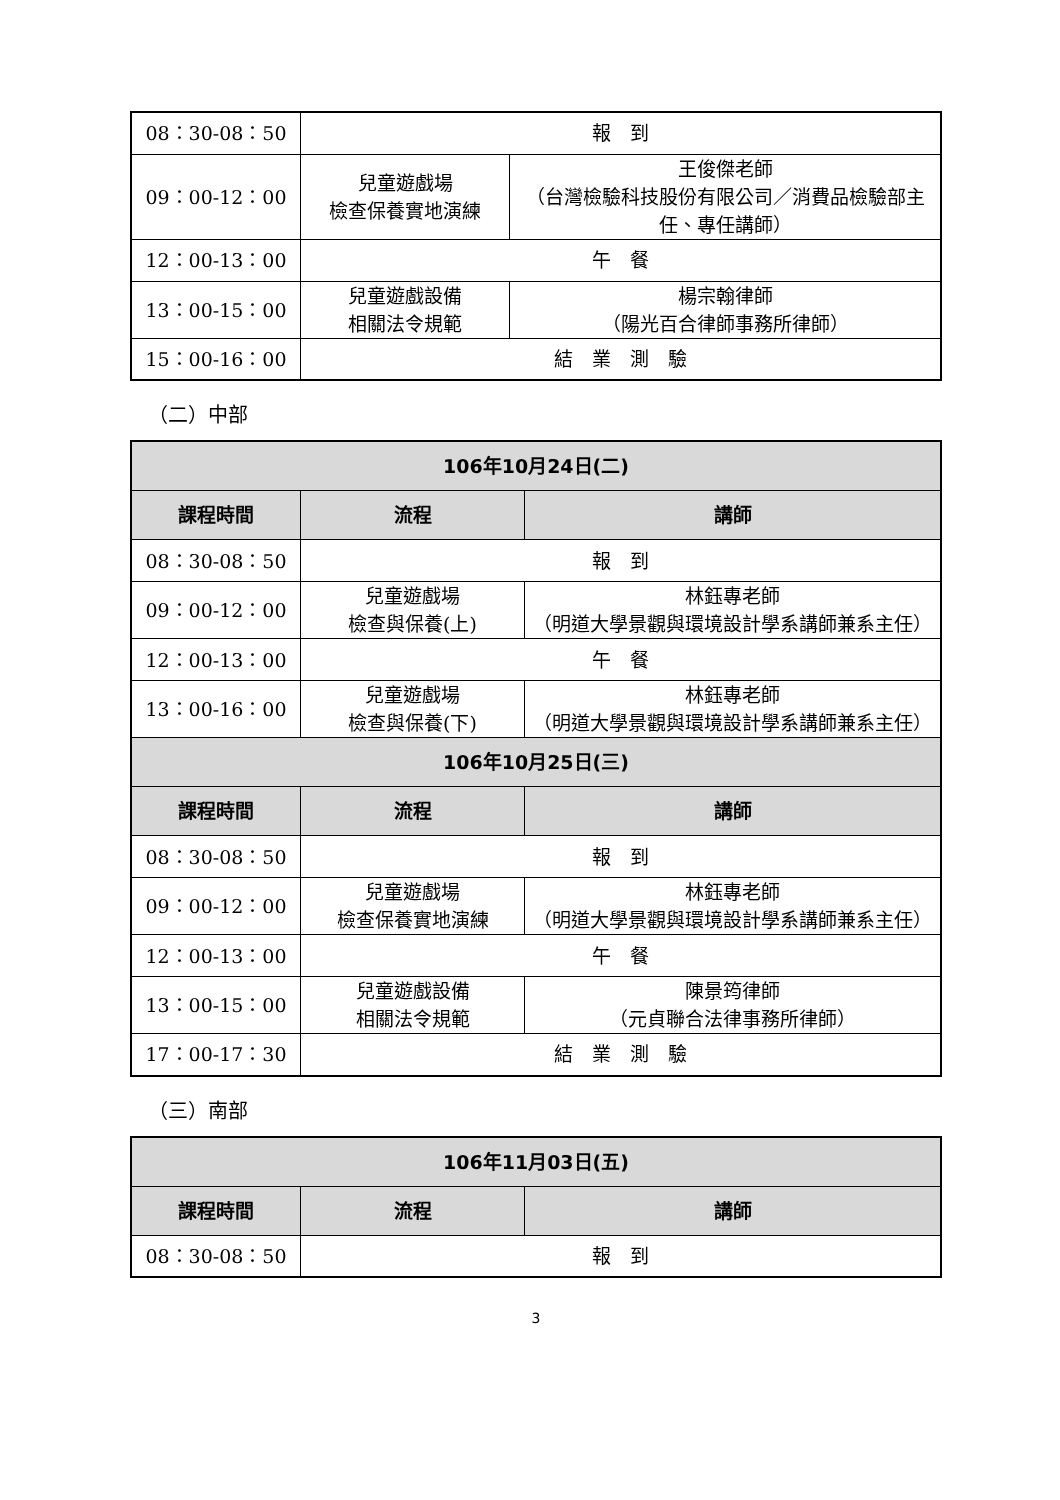| 08：30-08：50 | 報 到 | |
| 09：00-12：00 | 兒童遊戲場 檢查保養實地演練 | 王俊傑老師 （台灣檢驗科技股份有限公司／消費品檢驗部主任、專任講師） |
| 12：00-13：00 | 午 餐 | |
| 13：00-15：00 | 兒童遊戲設備 相關法令規範 | 楊宗翰律師 （陽光百合律師事務所律師） |
| 15：00-16：00 | 結 業 測 驗 | |
（二）中部
| 106年10月24日(二) | | |
| --- | --- | --- |
| 課程時間 | 流程 | 講師 |
| 08：30-08：50 | 報 到 | |
| 09：00-12：00 | 兒童遊戲場 檢查與保養(上) | 林鈺專老師 （明道大學景觀與環境設計學系講師兼系主任） |
| 12：00-13：00 | 午 餐 | |
| 13：00-16：00 | 兒童遊戲場 檢查與保養(下) | 林鈺專老師 （明道大學景觀與環境設計學系講師兼系主任） |
| 106年10月25日(三) | | |
| 課程時間 | 流程 | 講師 |
| 08：30-08：50 | 報 到 | |
| 09：00-12：00 | 兒童遊戲場 檢查保養實地演練 | 林鈺專老師 （明道大學景觀與環境設計學系講師兼系主任） |
| 12：00-13：00 | 午 餐 | |
| 13：00-15：00 | 兒童遊戲設備 相關法令規範 | 陳景筠律師 （元貞聯合法律事務所律師） |
| 17：00-17：30 | 結 業 測 驗 | |
（三）南部
| 106年11月03日(五) | | |
| --- | --- | --- |
| 課程時間 | 流程 | 講師 |
| 08：30-08：50 | 報 到 | |
3